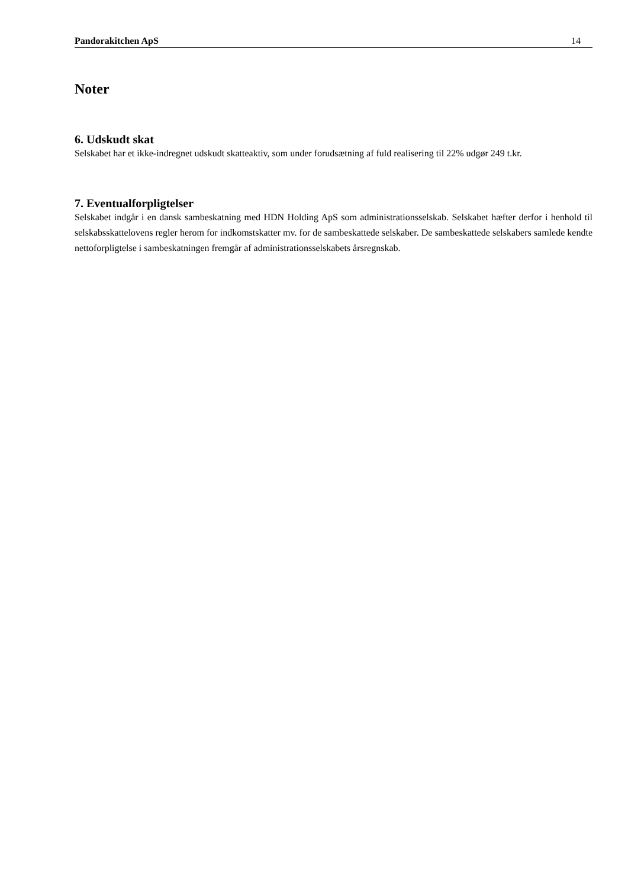Pandorakitchen ApS 14
Noter
6. Udskudt skat
Selskabet har et ikke-indregnet udskudt skatteaktiv, som under forudsætning af fuld realisering til 22% udgør 249 t.kr.
7. Eventualforpligtelser
Selskabet indgår i en dansk sambeskatning med HDN Holding ApS som administrationsselskab. Selskabet hæfter derfor i henhold til selskabsskattelovens regler herom for indkomstskatter mv. for de sambeskattede selskaber. De sambeskattede selskabers samlede kendte nettoforpligtelse i sambeskatningen fremgår af administrationsselskabets årsregnskab.